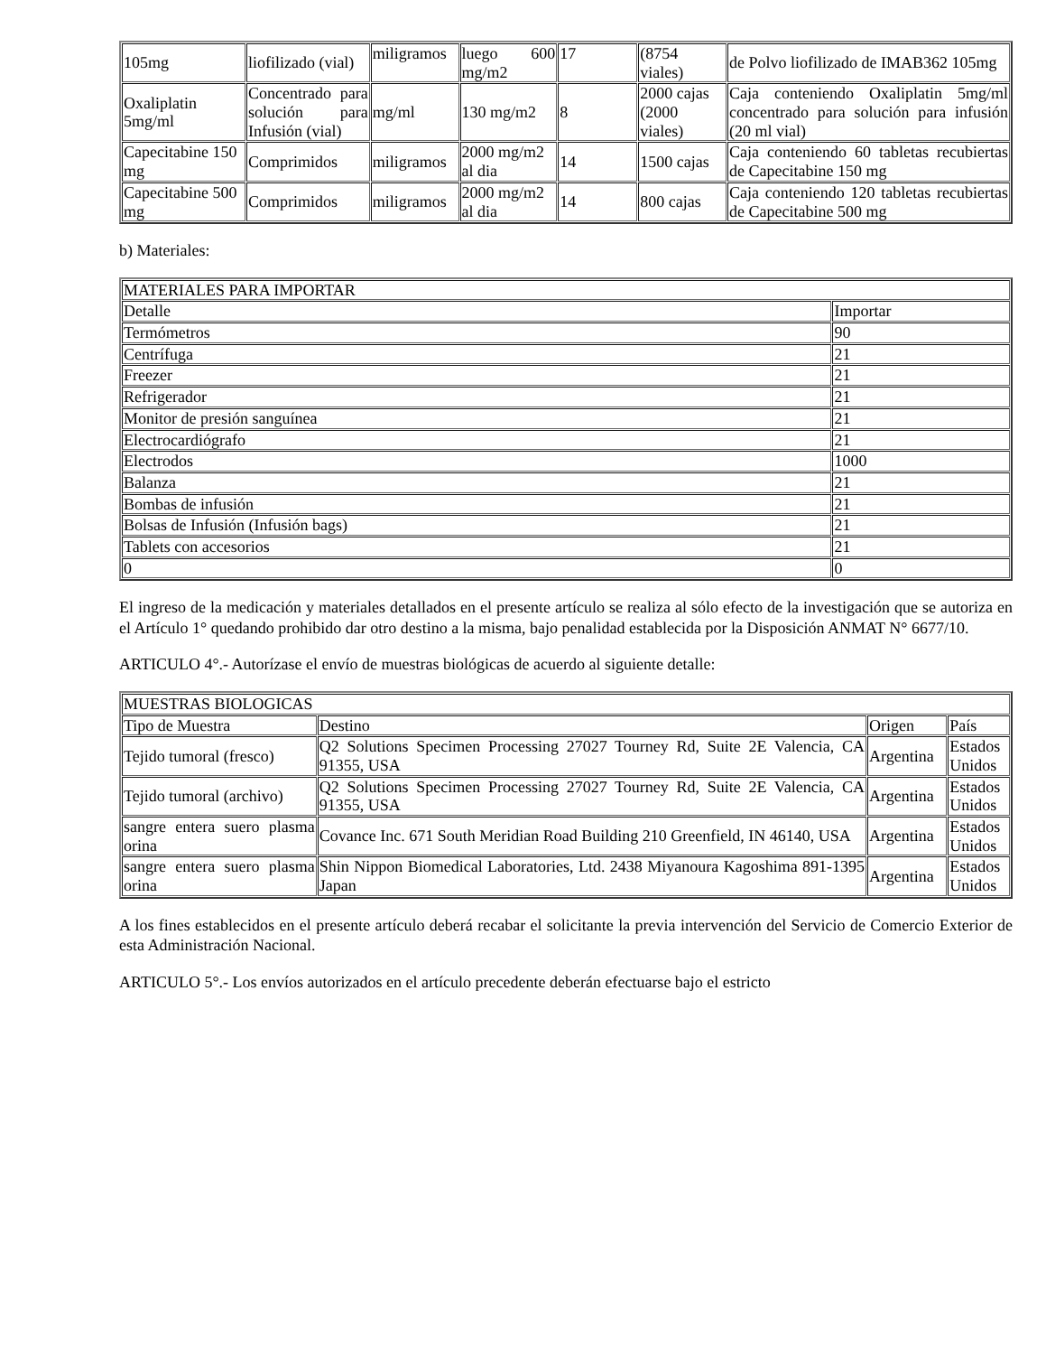| 105mg | liofilizado (vial) | miligramos | luego 600 mg/m2 | 17 | (8754 viales) | de Polvo liofilizado de IMAB362 105mg |
| Oxaliplatin 5mg/ml | Concentrado para solución para Infusión (vial) | mg/ml | 130 mg/m2 | 8 | 2000 cajas (2000 viales) | Caja conteniendo Oxaliplatin 5mg/ml concentrado para solución para infusión (20 ml vial) |
| Capecitabine 150 mg | Comprimidos | miligramos | 2000 mg/m2 al dia | 14 | 1500 cajas | Caja conteniendo 60 tabletas recubiertas de Capecitabine 150 mg |
| Capecitabine 500 mg | Comprimidos | miligramos | 2000 mg/m2 al dia | 14 | 800 cajas | Caja conteniendo 120 tabletas recubiertas de Capecitabine 500 mg |
b) Materiales:
| MATERIALES PARA IMPORTAR | |
| Detalle | Importar |
| Termómetros | 90 |
| Centrífuga | 21 |
| Freezer | 21 |
| Refrigerador | 21 |
| Monitor de presión sanguínea | 21 |
| Electrocardiógrafo | 21 |
| Electrodos | 1000 |
| Balanza | 21 |
| Bombas de infusión | 21 |
| Bolsas de Infusión (Infusión bags) | 21 |
| Tablets con accesorios | 21 |
| 0 | 0 |
El ingreso de la medicación y materiales detallados en el presente artículo se realiza al sólo efecto de la investigación que se autoriza en el Artículo 1° quedando prohibido dar otro destino a la misma, bajo penalidad establecida por la Disposición ANMAT N° 6677/10.
ARTICULO 4°.- Autorízase el envío de muestras biológicas de acuerdo al siguiente detalle:
| MUESTRAS BIOLOGICAS | | | |
| Tipo de Muestra | Destino | Origen | País |
| Tejido tumoral (fresco) | Q2 Solutions Specimen Processing 27027 Tourney Rd, Suite 2E Valencia, CA 91355, USA | Argentina | Estados Unidos |
| Tejido tumoral (archivo) | Q2 Solutions Specimen Processing 27027 Tourney Rd, Suite 2E Valencia, CA 91355, USA | Argentina | Estados Unidos |
| sangre entera suero plasma orina | Covance Inc. 671 South Meridian Road Building 210 Greenfield, IN 46140, USA | Argentina | Estados Unidos |
| sangre entera suero plasma orina | Shin Nippon Biomedical Laboratories, Ltd. 2438 Miyanoura Kagoshima 891-1395 Japan | Argentina | Estados Unidos |
A los fines establecidos en el presente artículo deberá recabar el solicitante la previa intervención del Servicio de Comercio Exterior de esta Administración Nacional.
ARTICULO 5°.- Los envíos autorizados en el artículo precedente deberán efectuarse bajo el estricto